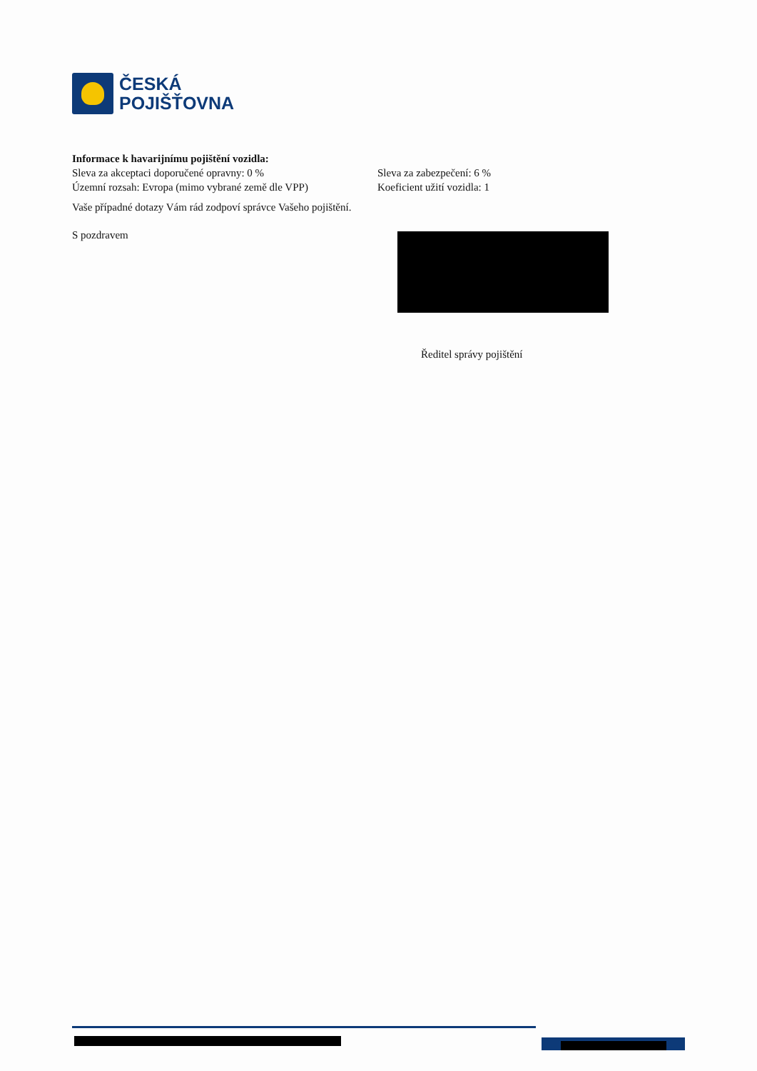ČESKÁ
POJIŠŤOVNA
Informace k havarijnímu pojištění vozidla:
Sleva za akceptaci doporučené opravny: 0 % Sleva za zabezpečení: 6 %
Územní rozsah: Evropa (mimo vybrané země dle VPP)
Koeficient užití vozidla: 1
Vaše případné dotazy Vám rád zodpoví správce Vašeho pojištění.
S pozdravem
Ředitel správy pojištění